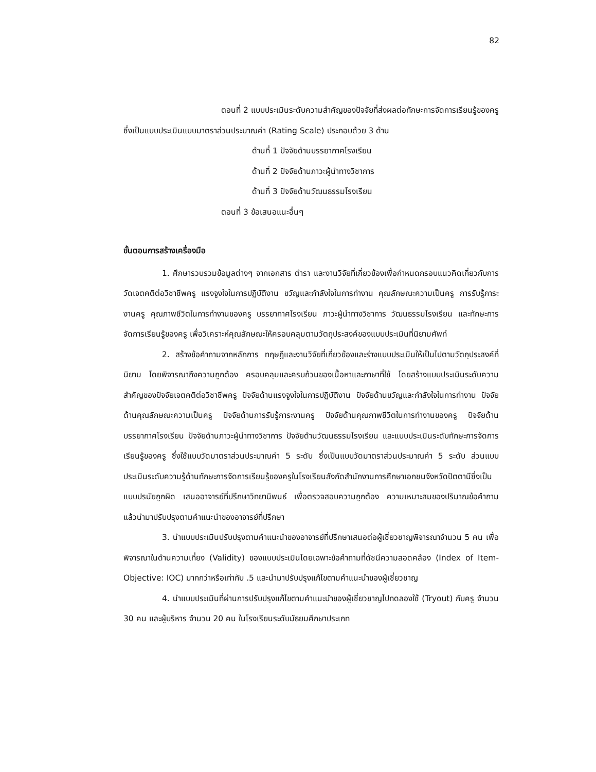82
ตอนที่ 2 แบบประเมินระดับความสำคัญของปัจจัยที่ส่งผลต่อทักษะการจัดการเรียนรู้ของครู ซึ่งเป็นแบบประเมินแบบมาตราส่วนประมาณค่า (Rating Scale) ประกอบด้วย 3 ด้าน
ด้านที่ 1 ปัจจัยด้านบรรยากาศโรงเรียน
ด้านที่ 2 ปัจจัยด้านภาวะผู้นำทางวิชาการ
ด้านที่ 3 ปัจจัยด้านวัฒนธรรมโรงเรียน
ตอนที่ 3 ข้อเสนอแนะอื่นๆ
ขั้นตอนการสร้างเครื่องมือ
1. ศึกษารวบรวมข้อมูลต่างๆ จากเอกสาร ตำรา และงานวิจัยที่เกี่ยวข้องเพื่อกำหนดกรอบแนวคิดเกี่ยวกับการวัดเจตคติต่อวิชาชีพครู แรงจูงใจในการปฏิบัติงาน ขวัญและกำลังใจในการทำงาน คุณลักษณะความเป็นครู การรับรู้ภาระงานครู คุณภาพชีวิตในการทำงานของครู บรรยากาศโรงเรียน ภาวะผู้นำทางวิชาการ วัฒนธรรมโรงเรียน และทักษะการจัดการเรียนรู้ของครู เพื่อวิเคราะห์คุณลักษณะให้ครอบคลุมตามวัตถุประสงค์ของแบบประเมินที่นิยามศัพท์
2. สร้างข้อคำถามจากหลักการ ทฤษฎีและงานวิจัยที่เกี่ยวข้องและร่างแบบประเมินให้เป็นไปตามวัตถุประสงค์ที่นิยาม โดยพิจารณาถึงความถูกต้อง ครอบคลุมและครบถ้วนของเนื้อหาและภาษาที่ใช้ โดยสร้างแบบประเมินระดับความสำคัญของปัจจัยเจตคติต่อวิชาชีพครู ปัจจัยด้านแรงจูงใจในการปฏิบัติงาน ปัจจัยด้านขวัญและกำลังใจในการทำงาน ปัจจัยด้านคุณลักษณะความเป็นครู ปัจจัยด้านการรับรู้ภาระงานครู ปัจจัยด้านคุณภาพชีวิตในการทำงานของครู ปัจจัยด้านบรรยากาศโรงเรียน ปัจจัยด้านภาวะผู้นำทางวิชาการ ปัจจัยด้านวัฒนธรรมโรงเรียน และแบบประเมินระดับทักษะการจัดการเรียนรู้ของครู ซึ่งใช้แบบวัดมาตราส่วนประมาณค่า 5 ระดับ ซึ่งเป็นแบบวัดมาตราส่วนประมาณค่า 5 ระดับ ส่วนแบบประเมินระดับความรู้ด้านทักษะการจัดการเรียนรู้ของครูในโรงเรียนสังกัดสำนักงานการศึกษาเอกชนจังหวัดปัตตานีซึ่งเป็นแบบปรนัยถูกผิด เสนออาจารย์ที่ปรึกษาวิทยานิพนธ์ เพื่อตรวจสอบความถูกต้อง ความเหมาะสมของปริมาณข้อคำถาม แล้วนำมาปรับปรุงตามคำแนะนำของอาจารย์ที่ปรึกษา
3. นำแบบประเมินปรับปรุงตามคำแนะนำของอาจารย์ที่ปรึกษาเสนอต่อผู้เชี่ยวชาญพิจารณาจำนวน 5 คน เพื่อพิจารณาในด้านความเที่ยง (Validity) ของแบบประเมินโดยเฉพาะข้อคำถามที่ดัชนีความสอดคล้อง (Index of Item-Objective: IOC) มากกว่าหรือเท่ากับ .5 และนำมาปรับปรุงแก้ไขตามคำแนะนำของผู้เชี่ยวชาญ
4. นำแบบประเมินที่ผ่านการปรับปรุงแก้ไขตามคำแนะนำของผู้เชี่ยวชาญไปทดลองใช้ (Tryout) กับครู จำนวน 30 คน และผู้บริหาร จำนวน 20 คน ในโรงเรียนระดับมัธยมศึกษาประเภท